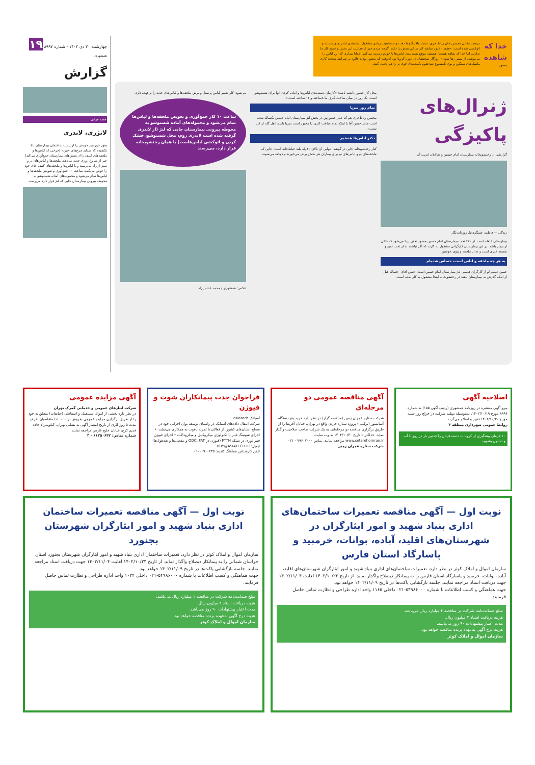خدا که شاهده
مصور
درست مقابل محسن خان رباط جزی، سجاد بالابیگلو با دقت و حساسیت زیادی مشغول بسته‌بندی لباس‌های شسته و اتوکشی شده است: «فقط ۲۰روز سابقه کار در این بخش را دارم. گرچه مردم خبر از فعالیت این بخش و نحوه کار ما ندارند، اما خدا که شاهد هست! همیشه موقع بسته‌بندی لباس‌ها با خودم زمزمه می‌کنم: خدایا بیماری که این لباس را می‌پوشد، از بستر رها شود.» روزگار سختشان در دوره کرونا بود آن‌وقت که مجبور بودند علاوه بر شرایط سخت کاری ماسک‌های سنگین و بوی نامطبوع ضدعفونی‌کننده‌های قوی تر را هم تحمل کنند.
ژنرال‌های پاکیزگی
گزارشی از رختشویخانه بیمارستان امام حسین و شاغلان غریب آن
زندگی — فاطمه عسگری‌نیا، روزنامه‌نگار
بیمارستان غلغله است. از ۶۲۰ تخت بیمارستان امام حسین معدود تختی پیدا می‌شود که خالی از بیمار باشد. در این بیمارستان کارگرانی مشغول به کارند که اگر نباشند نه از تخت تمیز و شسته خبری است و نه از ملحفه و پتوی خوشبو.
به هر چه ملحفه و لباس است، حساس شده‌ام
حسن عیسی‌لو از کارگران قدیمی لنژ بیمارستان امام حسین است. حسن آقای ۵۰ساله قبل از اینکه گذرش به بیمارستان بیفتد در رختشویخانه اینجا مشغول به کار شده است.
محل کار حضور داشته باشد: «کارمان دسته‌بندی لباس‌ها و آماده کردن آنها برای شستوشو است. یک روز در میان ساعت کاری ما ۸ساعته و ۱۲ ساعته است.»
تمام روز سرپا
محسن رباط‌جزی هم که عمر حضورش در بخش لنژ بیمارستان امام حسین یکساله شده است مانند حسن آقا با اینکه تمام ساعت کاری را مجبور است سرپا باشد، اهل گله از کار نیست.
دکتر لباس‌ها هستیم
کنار رختشویخانه جایی در گوشه انتهایی آن بالای ۲۰ پله بلند خیاط‌خانه است؛ جایی که ملحفه‌های نو و لباس‌های نو برای بیماران هر بخش برش می‌خورند و دوخته می‌شوند.
می‌شود، کار تعمیر لباس پرسنل و برش ملحفه‌ها و لباس‌های جدید را برعهده دارد.
ساعت ۱۰ کار جمع‌آوری و تعویض ملحفه‌ها و لباس‌ها تمام می‌شود و محموله‌های آماده شستوشو به محوطه بیرونی بیمارستان جایی که لنژ (از لاندری گرفته شده است لاندری روم، محل شستوشو، خشک کردن و اتوکشی لباس‌هاست) با همان رختشویخانه قرار دارد، می‌رسند
عکس: همشهری / محمد عباس‌نژاد
چهارشنبه ۲۰ دی ۱۴۰۲ - شماره ۸۹۹۷ ۱۹
همشهری
گزارش
قصه فرعی
لانژری، لاندری
هنوز خورشید خودش را از پشت ساختمان بیمارستان بالا نکشیده که صدای چرخ‌های «بین» (چرخی که لباس‌ها و ملحفه‌های کثیف را از بخش‌های بیمارستان جمع‌آوری می‌کند) خبر از شروع روزی جدید می‌دهد. ملحفه‌ها و لباس‌های تر و تمیز از راه می‌رسند و با لباس‌ها و ملحفه‌های کثیف جای خود را عوض می‌کنند. ساعت ۱۰ جمع‌آوری و تعویض ملحفه‌ها و لباس‌ها تمام می‌شود و محموله‌های آماده شستوشو به محوطه بیرونی بیمارستان جایی که لنژ قرار دارد می‌رسند.
اصلاحیه آگهی
پیرو آگهی منتشره در روزنامه همشهری (ردیف آگهی ۱۵۵) به شماره ۸۹۹۶ مورخ ۱۴۰۲/۱۰/۱۹، بدینوسیله مهلت شرکت در حراج روز شنبه مورخ ۱۴۰۲/۱۰/۳۰ تغییر و اصلاح می‌گردد.
روابط عمومی شهرداری منطقه ۴
۱۰ فرمان پیشگیری از کرونا — دست‌هایتان را چندین بار در روز با آب و صابون بشویید.
آگهی مناقصه عمومی دو مرحله‌ای
شرکت ستاره عمران زمین (مناقصه گزار) در نظر دارد خرید پنج دستگاه آسانسور (ترکیبی) پروژه ستاره جردن واقع در تهران، خیابان آفریقا را از طریق برگزاری مناقصه دو مرحله‌ای، به یک شرکت صاحب صلاحیت واگذار نماید. حداکثر تا تاریخ ۱۴۰۲/۱۰/۳۰ به وب سایت www.setarehomran.ir مراجعه نمایند. تماس ۷۹۶۰۷۰۰۰ - ۰۲۱
شرکت ستاره عمران زمین
فراخوان جذب پیمانکاران شوت و فیوژن
آسیاتک asiatech
شرکت انتقال داده‌های آسیاتک در راستای توسعه توان اجرایی خود در سطح استان‌های کشور، از فعالان با تجربه دعوت به همکاری می‌نماید: • اجرای شوتینگ فیبر با تکنولوژی میکروکیبل و میکروداکت • اجرای فیوژن فیبر نوری در شبکه FTTH (فیوژن در ODC، FAT و مفصل‌ها و هندهول‌ها)
ایمیل: BUY@ASIATECH.IR
تلفن کارشناس هماهنگ کننده: ۰۹۰۰۰۹۰۰۲۳۵
آگهی مزایده عمومی
شرکت انبارهای عمومی و خدماتی گمرک تهران
در نظر دارد بخشی از اموال مستعمل و اسقاطی (ضایعات) متعلق به خود را از طریق برگزاری مزایده عمومی بفروش برساند. لذا متقاضیان ظرف مدت ۵ روز کاری از تاریخ انتشار آگهی به نشانی تهران، کیلومتر ۷ جاده قدیم کرج، خیابان خلیج فارس مراجعه نمایند.
شماره تماس: ۶۶۲۵۰۶۴۲ - ۳
نوبت اول — آگهی مناقصه تعمیرات ساختمان‌های اداری بنیاد شهید و امور ایثارگران در شهرستان‌های اقلید، آباده، بوانات، خرمبید و پاسارگاد استان فارس
سازمان اموال و املاک کوثر در نظر دارد، تعمیرات ساختمان‌های اداری بنیاد شهید و امور ایثارگران شهرستان‌های اقلید، آباده، بوانات، خرمبید و پاسارگاد استان فارس را به پیمانکار ذیصلاح واگذار نماید. از تاریخ ۱۴۰۲/۱۰/۲۳ لغایت ۱۴۰۲/۱۱/۰۴ جهت دریافت اسناد مراجعه نمایند. جلسه بازگشایی پاکت‌ها در تاریخ ۱۴۰۲/۱۱/۰۹ خواهد بود.
جهت هماهنگی و کسب اطلاعات با شماره ۵۴۹۸۶۰۰۰-۰۲۱ داخلی ۱۱۶۵ واحد اداره طراحی و نظارت تماس حاصل فرمایند.
مبلغ ضمانت‌نامه شرکت در مناقصه ۴ میلیارد ریال می‌باشد.
هزینه دریافت اسناد ۲ میلیون ریال.
مدت اعتبار پیشنهادات ۹۰ روز می‌باشد.
هزینه درج آگهی به‌عهده برنده مناقصه خواهد بود.
سازمان اموال و املاک کوثر
نوبت اول — آگهی مناقصه تعمیرات ساختمان اداری بنیاد شهید و امور ایثارگران شهرستان بجنورد
سازمان اموال و املاک کوثر در نظر دارد، تعمیرات ساختمان اداری بنیاد شهید و امور ایثارگران شهرستان بجنورد استان خراسان شمالی را به پیمانکار ذیصلاح واگذار نماید. از تاریخ ۱۴۰۲/۱۰/۲۳ لغایت ۱۴۰۲/۱۱/۰۴ جهت دریافت اسناد مراجعه نمایند. جلسه بازگشایی پاکت‌ها در تاریخ ۱۴۰۲/۱۱/۰۹ خواهد بود.
جهت هماهنگی و کسب اطلاعات با شماره ۵۴۹۸۶۰۰۰-۰۲۱ داخلی ۱۰۲۴ واحد اداره طراحی و نظارت تماس حاصل فرمایند.
مبلغ ضمانت‌نامه شرکت در مناقصه ۱ میلیارد ریال می‌باشد.
هزینه دریافت اسناد ۲ میلیون ریال.
مدت اعتبار پیشنهادات ۹۰ روز می‌باشد.
هزینه درج آگهی به‌عهده برنده مناقصه خواهد بود.
سازمان اموال و املاک کوثر